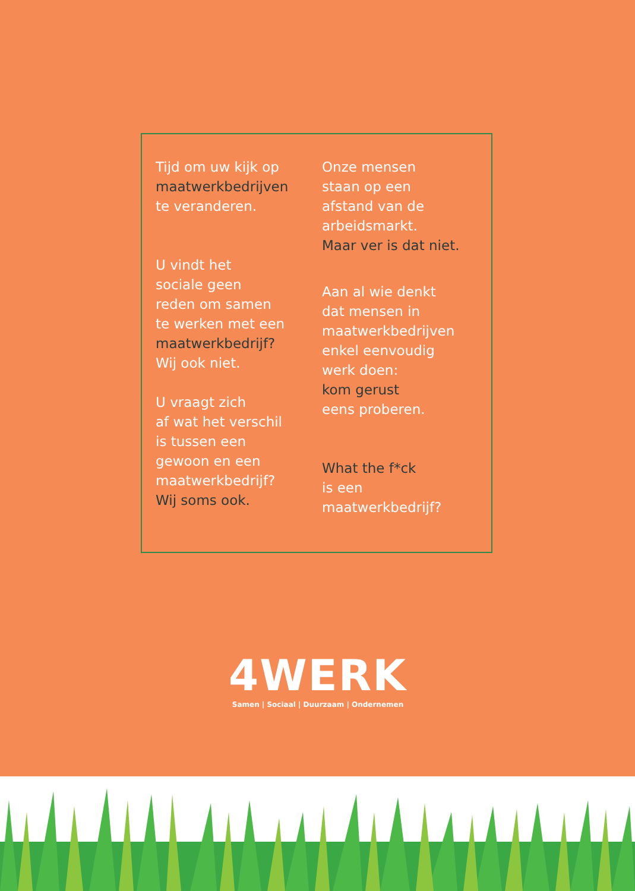Tijd om uw kijk op
maatwerkbedrijven
te veranderen.
U vindt het
sociale geen
reden om samen
te werken met een
maatwerkbedrijf?
Wij ook niet.
U vraagt zich
af wat het verschil
is tussen een
gewoon en een
maatwerkbedrijf?
Wij soms ook.
Onze mensen
staan op een
afstand van de
arbeidsmarkt.
Maar ver is dat niet.
Aan al wie denkt
dat mensen in
maatwerkbedrijven
enkel eenvoudig
werk doen:
kom gerust
eens proberen.
What the f*ck
is een
maatwerkbedrijf?
4WERK
Samen | Sociaal | Duurzaam | Ondernemen